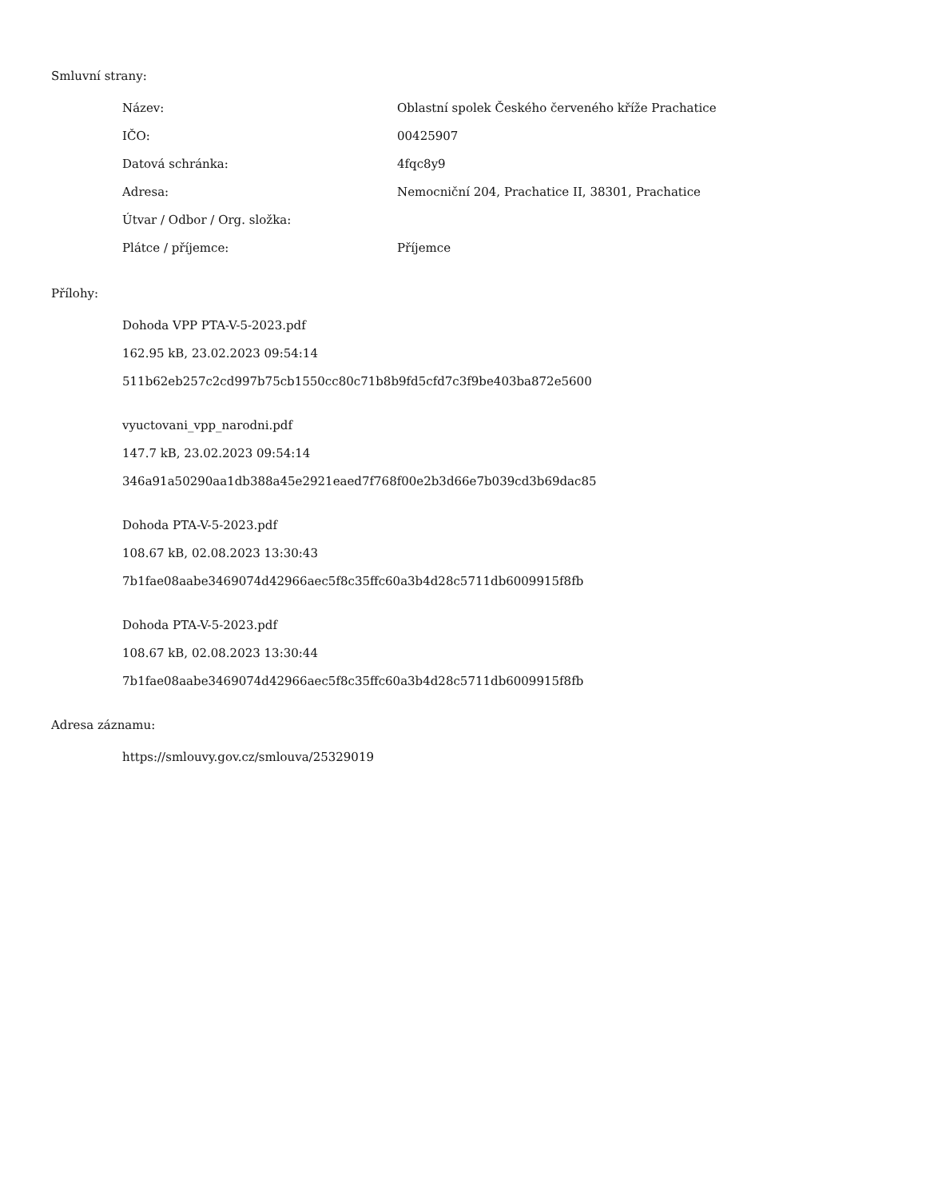Smluvní strany:
| Název: | Oblastní spolek Českého červeného kříže Prachatice |
| IČO: | 00425907 |
| Datová schránka: | 4fqc8y9 |
| Adresa: | Nemocniční 204, Prachatice II, 38301, Prachatice |
| Útvar / Odbor / Org. složka: | |
| Plátce / příjemce: | Příjemce |
Přílohy:
Dohoda VPP PTA-V-5-2023.pdf
162.95 kB, 23.02.2023 09:54:14
511b62eb257c2cd997b75cb1550cc80c71b8b9fd5cfd7c3f9be403ba872e5600
vyuctovani_vpp_narodni.pdf
147.7 kB, 23.02.2023 09:54:14
346a91a50290aa1db388a45e2921eaed7f768f00e2b3d66e7b039cd3b69dac85
Dohoda PTA-V-5-2023.pdf
108.67 kB, 02.08.2023 13:30:43
7b1fae08aabe3469074d42966aec5f8c35ffc60a3b4d28c5711db6009915f8fb
Dohoda PTA-V-5-2023.pdf
108.67 kB, 02.08.2023 13:30:44
7b1fae08aabe3469074d42966aec5f8c35ffc60a3b4d28c5711db6009915f8fb
Adresa záznamu:
https://smlouvy.gov.cz/smlouva/25329019